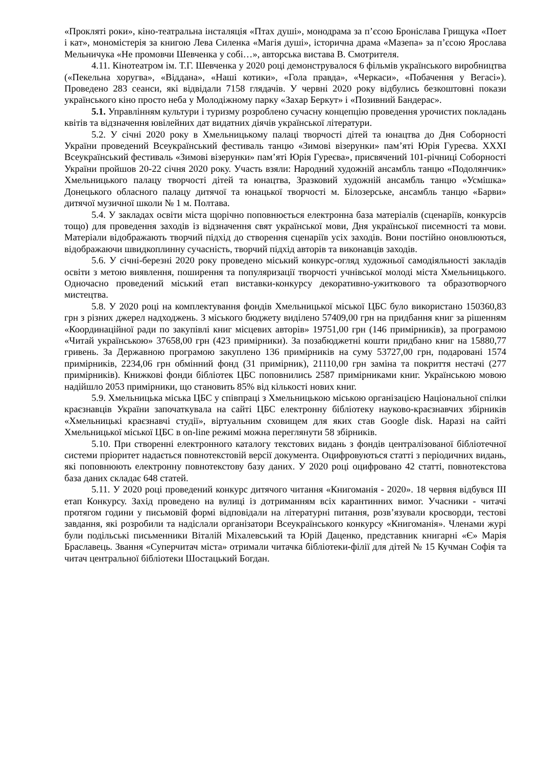«Прокляті роки», кіно-театральна інсталяція «Птах душі», монодрама за п’єсою Броніслава Грищука «Поет і кат», мономістерія за книгою Лева Силенка «Магія душі», історична драма «Мазепа» за п’єсою Ярослава Мельничука «Не промовчи Шевченка у собі…», авторська вистава В. Смотрителя.
4.11. Кінотеатром ім. Т.Г. Шевченка у 2020 році демонструвалося 6 фільмів українського виробництва («Пекельна хоругва», «Віддана», «Наші котики», «Гола правда», «Черкаси», «Побачення у Вегасі»). Проведено 283 сеанси, які відвідали 7158 глядачів. У червні 2020 року відбулись безкоштовні покази українського кіно просто неба у Молодіжному парку «Захар Беркут» і «Позивний Бандерас».
5.1. Управлінням культури і туризму розроблено сучасну концепцію проведення урочистих покладань квітів та відзначення ювілейних дат видатних діячів української літератури.
5.2. У січні 2020 року в Хмельницькому палаці творчості дітей та юнацтва до Дня Соборності України проведений Всеукраїнський фестиваль танцю «Зимові візерунки» пам’яті Юрія Гуреєва. ХХХІ Всеукраїнський фестиваль «Зимові візерунки» пам’яті Юрія Гуреєва», присвячений 101-річниці Соборності України пройшов 20-22 січня 2020 року. Участь взяли: Народний художній ансамбль танцю «Подолянчик» Хмельницького палацу творчості дітей та юнацтва, Зразковий художній ансамбль танцю «Усмішка» Донецького обласного палацу дитячої та юнацької творчості м. Білозерське, ансамбль танцю «Барви» дитячої музичної школи № 1 м. Полтава.
5.4. У закладах освіти міста щорічно поповнюється електронна база матеріалів (сценаріїв, конкурсів тощо) для проведення заходів із відзначення свят української мови, Дня української писемності та мови. Матеріали відображають творчий підхід до створення сценаріїв усіх заходів. Вони постійно оновлюються, відображаючи швидкоплинну сучасність, творчий підхід авторів та виконавців заходів.
5.6. У січні-березні 2020 року проведено міський конкурс-огляд художньої самодіяльності закладів освіти з метою виявлення, поширення та популяризації творчості учнівської молоді міста Хмельницького. Одночасно проведений міський етап виставки-конкурсу декоративно-ужиткового та образотворчого мистецтва.
5.8. У 2020 році на комплектування фондів Хмельницької міської ЦБС було використано 150360,83 грн з різних джерел надходжень. З міського бюджету виділено 57409,00 грн на придбання книг за рішенням «Координаційної ради по закупівлі книг місцевих авторів» 19751,00 грн (146 примірників), за програмою «Читай українською» 37658,00 грн (423 примірники). За позабюджетні кошти придбано книг на 15880,77 гривень. За Державною програмою закуплено 136 примірників на суму 53727,00 грн, подаровані 1574 примірників, 2234,06 грн обмінний фонд (31 примірник), 21110,00 грн заміна та покриття нестачі (277 примірників). Книжкові фонди бібліотек ЦБС поповнились 2587 примірниками книг. Українською мовою надійшло 2053 примірники, що становить 85% від кількості нових книг.
5.9. Хмельницька міська ЦБС у співпраці з Хмельницькою міською організацією Національної спілки краєзнавців України започаткувала на сайті ЦБС електронну бібліотеку науково-краєзнавчих збірників «Хмельницькі краєзнавчі студії», віртуальним сховищем для яких став Google disk. Наразі на сайті Хмельницької міської ЦБС в on-line режимі можна переглянути 58 збірників.
5.10. При створенні електронного каталогу текстових видань з фондів централізованої бібліотечної системи пріоритет надається повнотекстовій версії документа. Оцифровуються статті з періодичних видань, які поповнюють електронну повнотекстову базу даних. У 2020 році оцифровано 42 статті, повнотекстова база даних складає 648 статей.
5.11. У 2020 році проведений конкурс дитячого читання «Книгоманія - 2020». 18 червня відбувся ІІІ етап Конкурсу. Захід проведено на вулиці із дотриманням всіх карантинних вимог. Учасники - читачі протягом години у письмовій формі відповідали на літературні питання, розв’язували кросворди, тестові завдання, які розробили та надіслали організатори Всеукраїнського конкурсу «Книгоманія». Членами журі були подільські письменники Віталій Міхалевський та Юрій Даценко, представник книгарні «Є» Марія Браславець. Звання «Суперчитач міста» отримали читачка бібліотеки-філії для дітей № 15 Кучман Софія та читач центральної бібліотеки Шостацький Богдан.